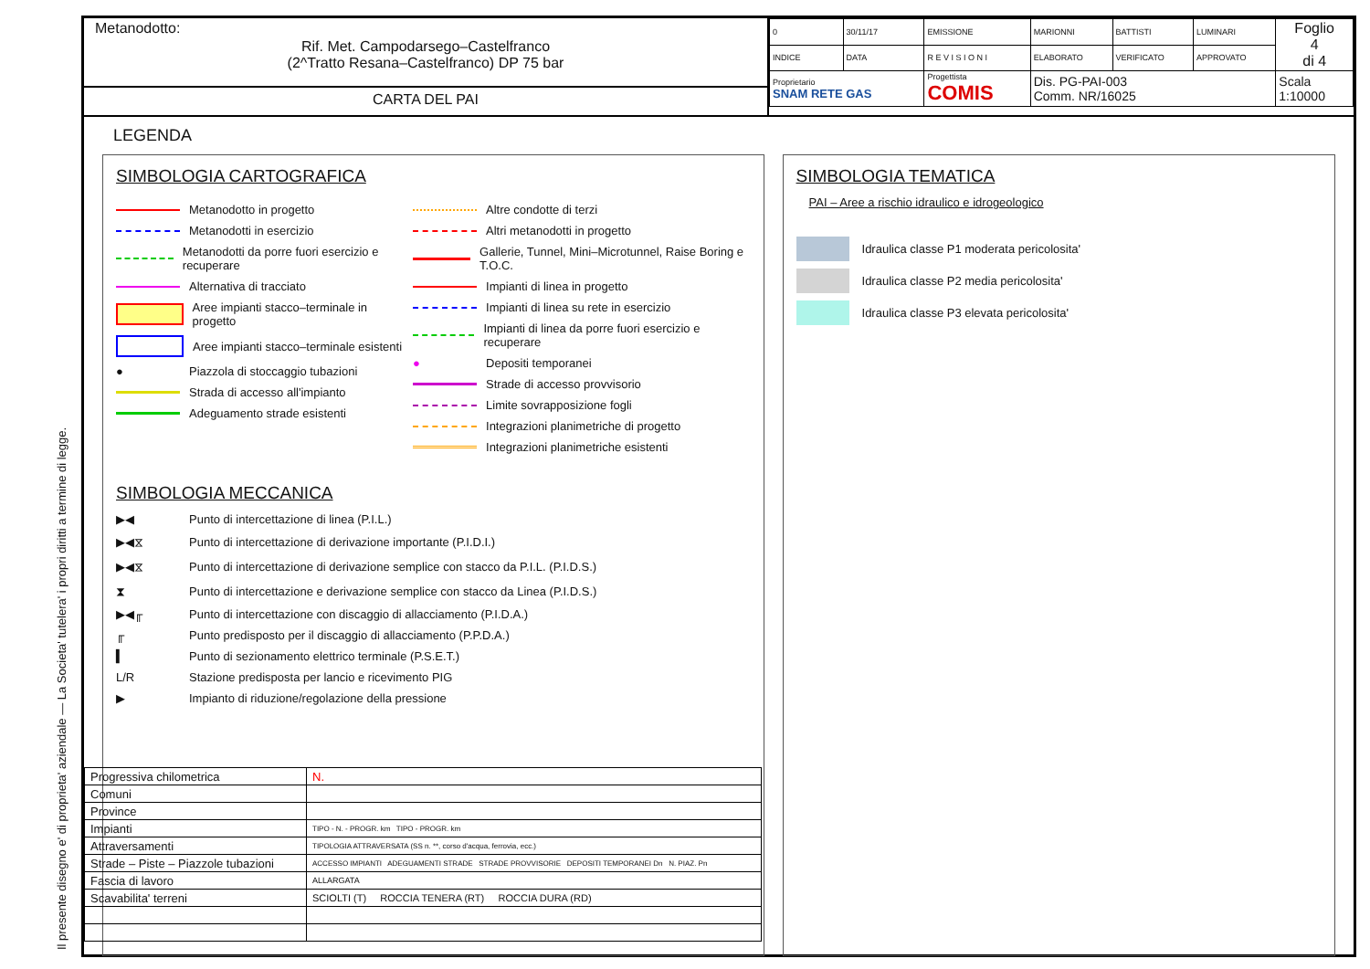Il presente disegno e' di proprieta' aziendale — La Societa' tutelera' i propri diritti a termine di legge.
Metanodotto:
Rif. Met. Campodarsego–Castelfranco
(2^Tratto Resana–Castelfranco) DP 75 bar
CARTA DEL PAI
| 0 | 30/11/17 | EMISSIONE | MARIONNI | BATTISTI | LUMINARI | Foglio 4 di 4 |
| INDICE | DATA | R E V I S I O N I | ELABORATO | VERIFICATO | APPROVATO | |
| Proprietario SNAM RETE GAS | | Progettista COMIS | Dis. PG-PAI-003 Comm. NR/16025 | | | Scala 1:10000 |
LEGENDA
SIMBOLOGIA CARTOGRAFICA
Metanodotto in progetto
Metanodotti in esercizio
Metanodotti da porre fuori esercizio e recuperare
Alternativa di tracciato
Aree impianti stacco–terminale in progetto
Aree impianti stacco–terminale esistenti
● Piazzola di stoccaggio tubazioni
Strada di accesso all'impianto
Adeguamento strade esistenti
Altre condotte di terzi
Altri metanodotti in progetto
Gallerie, Tunnel, Mini–Microtunnel, Raise Boring e T.O.C.
Impianti di linea in progetto
Impianti di linea su rete in esercizio
Impianti di linea da porre fuori esercizio e recuperare
● Depositi temporanei
Strade di accesso provvisorio
Limite sovrapposizione fogli
Integrazioni planimetriche di progetto
Integrazioni planimetriche esistenti
SIMBOLOGIA MECCANICA
▶◀ Punto di intercettazione di linea (P.I.L.)
▶◀⧖ Punto di intercettazione di derivazione importante (P.I.D.I.)
▶◀⧖ Punto di intercettazione di derivazione semplice con stacco da P.I.L. (P.I.D.S.)
⧗ Punto di intercettazione e derivazione semplice con stacco da Linea (P.I.D.S.)
▶◀╓ Punto di intercettazione con discaggio di allacciamento (P.I.D.A.)
╓ Punto predisposto per il discaggio di allacciamento (P.P.D.A.)
▍ Punto di sezionamento elettrico terminale (P.S.E.T.)
L/R Stazione predisposta per lancio e ricevimento PIG
▶ Impianto di riduzione/regolazione della pressione
SIMBOLOGIA TEMATICA
PAI – Aree a rischio idraulico e idrogeologico
Idraulica classe P1 moderata pericolosita'
Idraulica classe P2 media pericolosita'
Idraulica classe P3 elevata pericolosita'
| Progressiva chilometrica | N. |
| Comuni | |
| Province | |
| Impianti | TIPO - N. - PROGR. km TIPO - PROGR. km |
| Attraversamenti | TIPOLOGIA ATTRAVERSATA (SS n. **, corso d'acqua, ferrovia, ecc.) |
| Strade – Piste – Piazzole tubazioni | ACCESSO IMPIANTI ADEGUAMENTI STRADE STRADE PROVVISORIE DEPOSITI TEMPORANEI Dn N. PIAZ. Pn |
| Fascia di lavoro | ALLARGATA |
| Scavabilita' terreni | SCIOLTI (T) ROCCIA TENERA (RT) ROCCIA DURA (RD) |